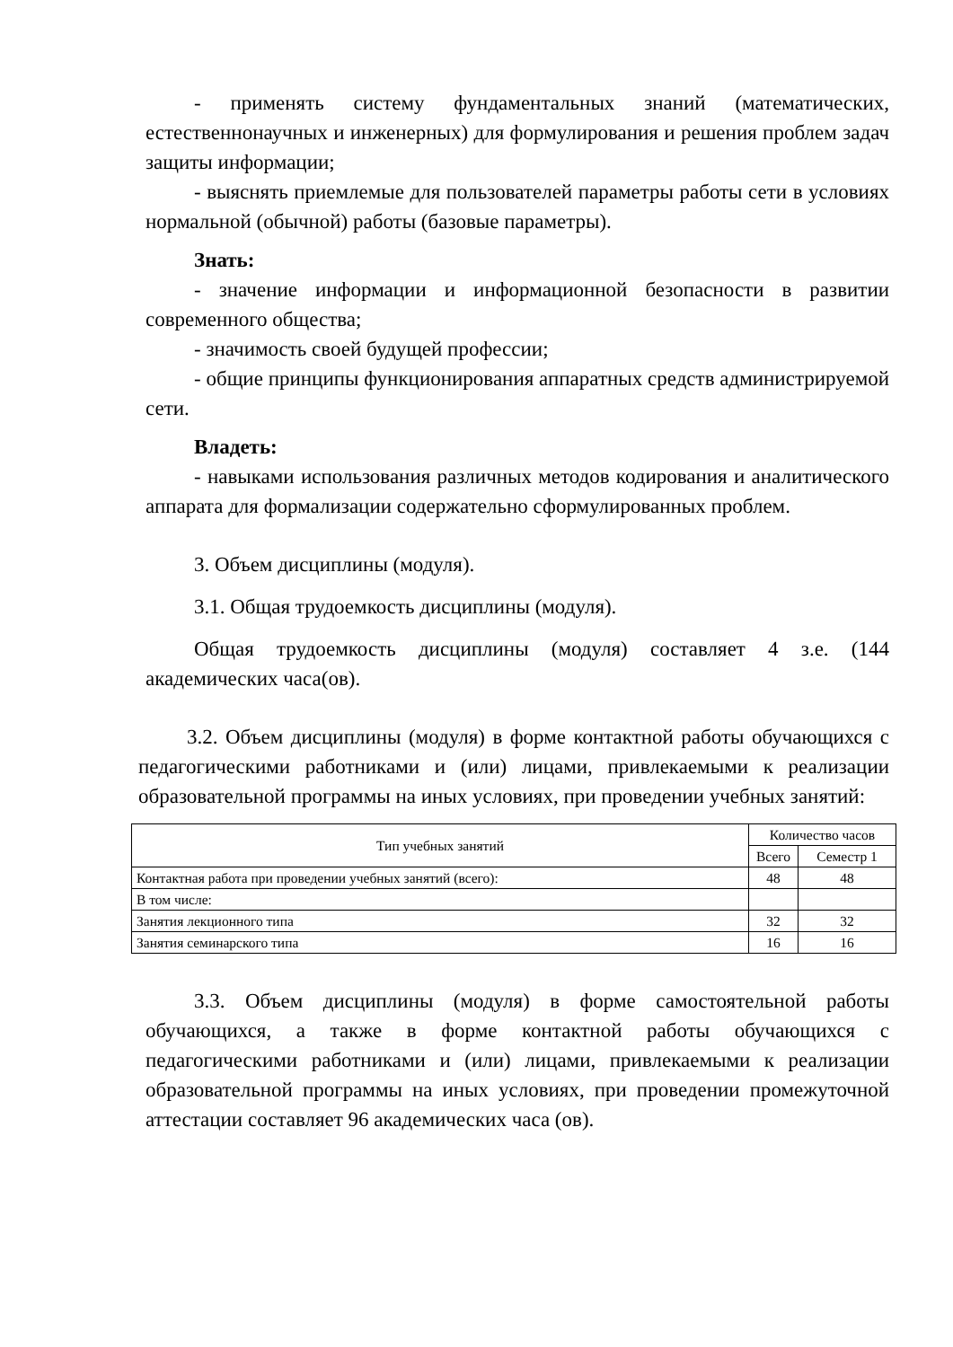- применять систему фундаментальных знаний (математических, естественнонаучных и инженерных) для формулирования и решения проблем задач защиты информации;
- выяснять приемлемые для пользователей параметры работы сети в условиях нормальной (обычной) работы (базовые параметры).
Знать:
- значение информации и информационной безопасности в развитии современного общества;
- значимость своей будущей профессии;
- общие принципы функционирования аппаратных средств администрируемой сети.
Владеть:
- навыками использования различных методов кодирования и аналитического аппарата для формализации содержательно сформулированных проблем.
3. Объем дисциплины (модуля).
3.1. Общая трудоемкость дисциплины (модуля).
Общая трудоемкость дисциплины (модуля) составляет 4 з.е. (144 академических часа(ов).
3.2. Объем дисциплины (модуля) в форме контактной работы обучающихся с педагогическими работниками и (или) лицами, привлекаемыми к реализации образовательной программы на иных условиях, при проведении учебных занятий:
| Тип учебных занятий | Количество часов | |
| --- | --- | --- |
| | Всего | Семестр 1 |
| Контактная работа при проведении учебных занятий (всего): | 48 | 48 |
| В том числе: | | |
| Занятия лекционного типа | 32 | 32 |
| Занятия семинарского типа | 16 | 16 |
3.3. Объем дисциплины (модуля) в форме самостоятельной работы обучающихся, а также в форме контактной работы обучающихся с педагогическими работниками и (или) лицами, привлекаемыми к реализации образовательной программы на иных условиях, при проведении промежуточной аттестации составляет 96 академических часа (ов).